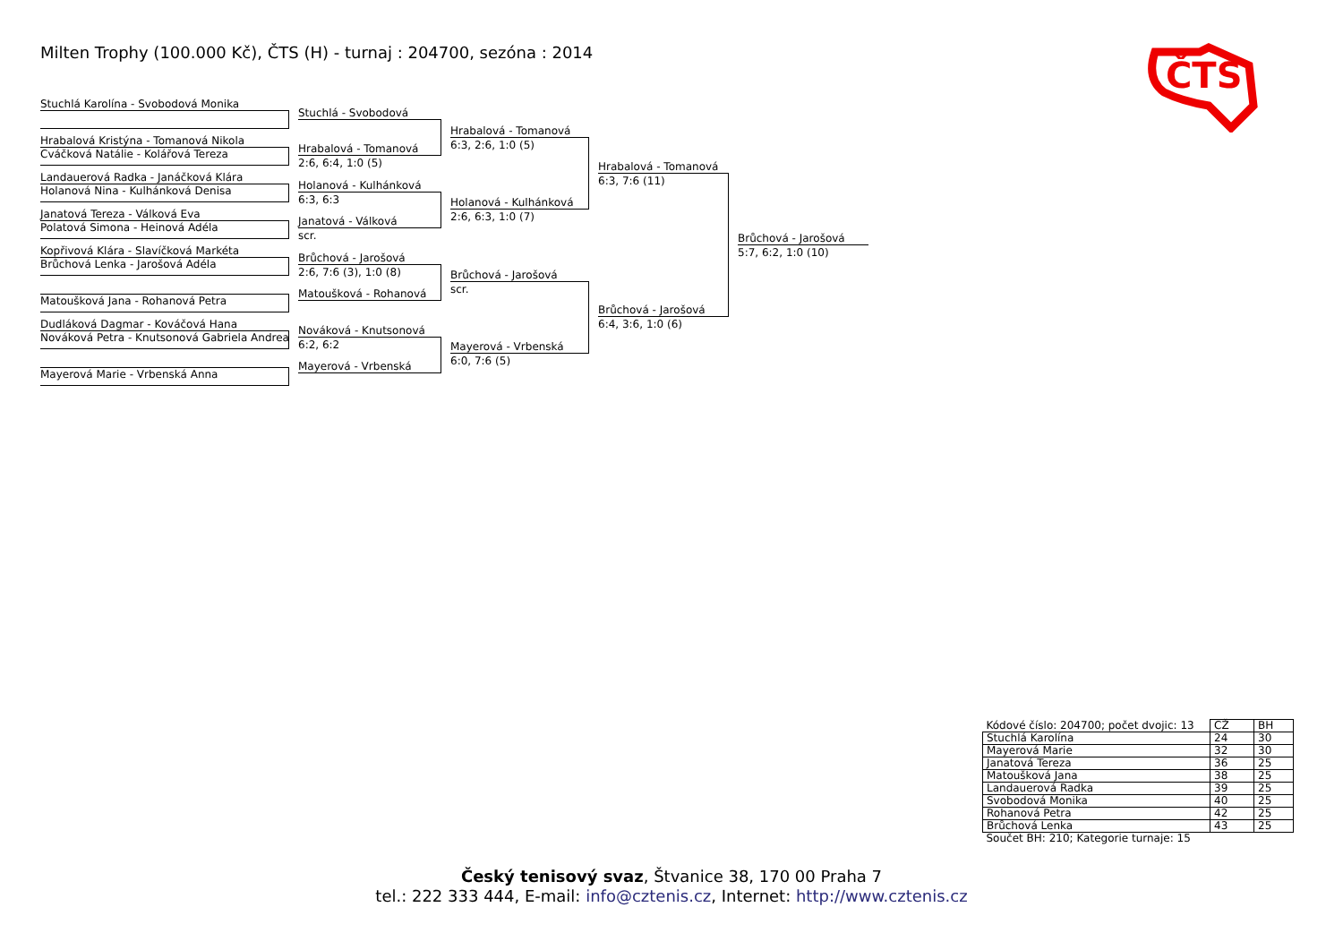Milten Trophy (100.000 Kč), ČTS (H) - turnaj : 204700, sezóna : 2014
ČTS
Stuchlá Karolína - Svobodová Monika
Hrabalová Kristýna - Tomanová Nikola
Cváčková Natálie - Kolářová Tereza
Landauerová Radka - Janáčková Klára
Holanová Nina - Kulhánková Denisa
Janatová Tereza - Válková Eva
Polatová Simona - Heinová Adéla
Kopřivová Klára - Slavíčková Markéta
Brůchová Lenka - Jarošová Adéla
Matoušková Jana - Rohanová Petra
Dudláková Dagmar - Kováčová Hana
Nováková Petra - Knutsonová Gabriela Andrea
Mayerová Marie - Vrbenská Anna
Stuchlá - Svobodová
Hrabalová - Tomanová
2:6, 6:4, 1:0 (5)
Holanová - Kulhánková
6:3, 6:3
Janatová - Válková
scr.
Brůchová - Jarošová
2:6, 7:6 (3), 1:0 (8)
Matoušková - Rohanová
Nováková - Knutsonová
6:2, 6:2
Mayerová - Vrbenská
Hrabalová - Tomanová
6:3, 2:6, 1:0 (5)
Holanová - Kulhánková
2:6, 6:3, 1:0 (7)
Brůchová - Jarošová
scr.
Mayerová - Vrbenská
6:0, 7:6 (5)
Hrabalová - Tomanová
6:3, 7:6 (11)
Brůchová - Jarošová
6:4, 3:6, 1:0 (6)
Brůchová - Jarošová
5:7, 6:2, 1:0 (10)
| Kódové číslo: 204700; počet dvojic: 13 | CŽ | BH |
| Stuchlá Karolína | 24 | 30 |
| Mayerová Marie | 32 | 30 |
| Janatová Tereza | 36 | 25 |
| Matoušková Jana | 38 | 25 |
| Landauerová Radka | 39 | 25 |
| Svobodová Monika | 40 | 25 |
| Rohanová Petra | 42 | 25 |
| Brůchová Lenka | 43 | 25 |
| Součet BH: 210; Kategorie turnaje: 15 | | |
Český tenisový svaz, Štvanice 38, 170 00 Praha 7
tel.: 222 333 444, E-mail: info@cztenis.cz, Internet: http://www.cztenis.cz